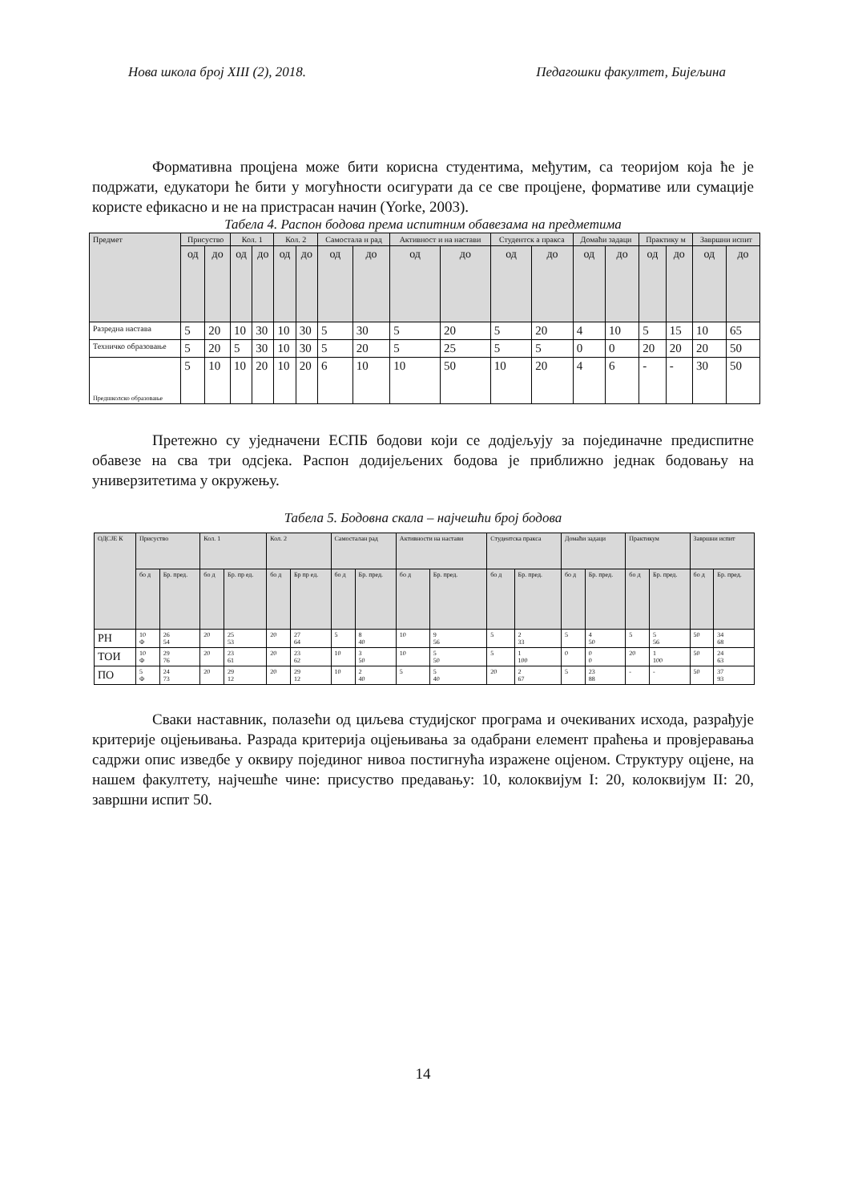Нова школа број XIII (2), 2018. Педагошки факултет, Бијељина
Формативна процјена може бити корисна студентима, међутим, са теоријом која ће је подржати, едукатори ће бити у могућности осигурати да се све процјене, формативе или сумације користе ефикасно и не на пристрасан начин (Yorke, 2003).
Табела 4. Распон бодова према испитним обавезама на предметима
| Предмет | Присуство | | Кол. 1 | | Кол. 2 | | Самостала н рад | | Активност и на настави | | Студентск а пракса | | Домаћи задаци | | Практику м | | Завршни испит | |
| --- | --- | --- | --- | --- | --- | --- | --- | --- | --- | --- | --- | --- | --- | --- | --- | --- | --- | --- |
| | од | до | од | до | од | до | од | до | од | до | од | до | од | до | од | до | од | до |
| Разредна настава | 5 | 20 | 10 | 30 | 10 | 30 | 5 | 30 | 5 | 20 | 5 | 20 | 4 | 10 | 5 | 15 | 10 | 65 |
| Техничко образовање | 5 | 20 | 5 | 30 | 10 | 30 | 5 | 20 | 5 | 25 | 5 | 5 | 0 | 0 | 20 | 20 | 20 | 50 |
| Предшколско образовање | 5 | 10 | 10 | 20 | 10 | 20 | 6 | 10 | 10 | 50 | 10 | 20 | 4 | 6 | - | - | 30 | 50 |
Претежно су уједначени ЕСПБ бодови који се додјељују за појединачне предиспитне обавезе на сва три одсјека. Распон додијељених бодова је приближно једнак бодовању на универзитетима у окружењу.
Табела 5. Бодовна скала – најчешћи број бодова
| ОДСЈЕ К | Присуство | | Кол. 1 | | Кол. 2 | | Самосталан рад | | Активности на настави | | Студентска пракса | | Домаћи задаци | | Практикум | | Завршни испит | |
| --- | --- | --- | --- | --- | --- | --- | --- | --- | --- | --- | --- | --- | --- | --- | --- | --- | --- | --- |
| | бо д | Бр. пред. | бо д | Бр. пр ед. | бо д | Бр пр ед. | бо д | Бр. пред. | бо д | Бр. пред. | бо д | Бр. пред. | бо д | Бр. пред. | бо д | Бр. пред. | бо д | Бр. пред. |
| РН | 10 Ф | 26 54 | 20 | 25 53 | 20 | 27 64 | 5 | 8 40 | 10 | 9 56 | 5 | 2 33 | 5 | 4 50 | 5 | 5 56 | 50 | 34 68 |
| ТОИ | 10 Ф | 29 76 | 20 | 23 61 | 20 | 23 62 | 10 | 3 50 | 10 | 5 50 | 5 | 1 100 | 0 | 0 0 | 20 | 1 100 | 50 | 24 63 |
| ПО | 5 Ф | 24 73 | 20 | 29 12 | 20 | 29 12 | 10 | 2 40 | 5 | 5 40 | 20 | 2 67 | 5 | 23 88 | - | - | 50 | 37 93 |
Сваки наставник, полазећи од циљева студијског програма и очекиваних исхода, разрађује критерије оцјењивања. Разрада критерија оцјењивања за одабрани елемент праћења и провјеравања садржи опис изведбе у оквиру појединог нивоа постигнућа изражене оцјеном. Структуру оцјене, на нашем факултету, најчешће чине: присуство предавању: 10, колоквијум I: 20, колоквијум II: 20, завршни испит 50.
14